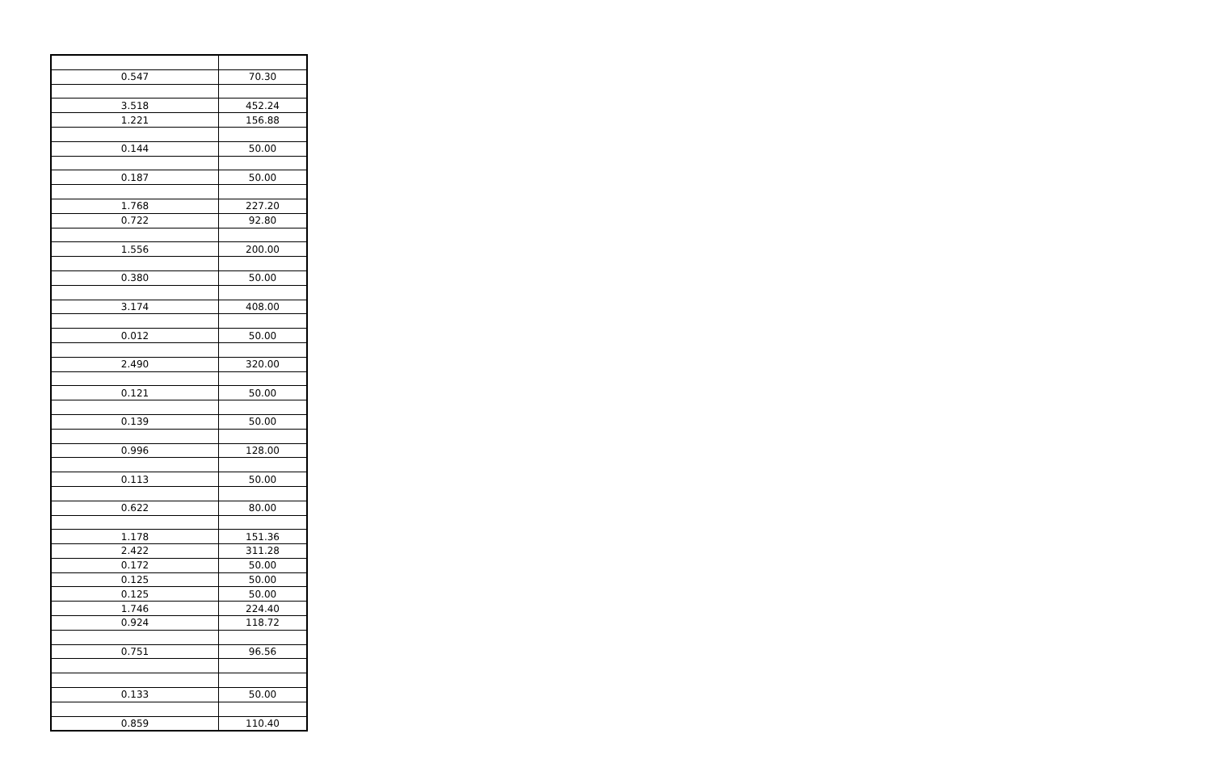| 0.547 | 70.30 |
| 3.518 | 452.24 |
| 1.221 | 156.88 |
| 0.144 | 50.00 |
| 0.187 | 50.00 |
| 1.768 | 227.20 |
| 0.722 | 92.80 |
| 1.556 | 200.00 |
| 0.380 | 50.00 |
| 3.174 | 408.00 |
| 0.012 | 50.00 |
| 2.490 | 320.00 |
| 0.121 | 50.00 |
| 0.139 | 50.00 |
| 0.996 | 128.00 |
| 0.113 | 50.00 |
| 0.622 | 80.00 |
| 1.178 | 151.36 |
| 2.422 | 311.28 |
| 0.172 | 50.00 |
| 0.125 | 50.00 |
| 0.125 | 50.00 |
| 1.746 | 224.40 |
| 0.924 | 118.72 |
| 0.751 | 96.56 |
| 0.133 | 50.00 |
| 0.859 | 110.40 |